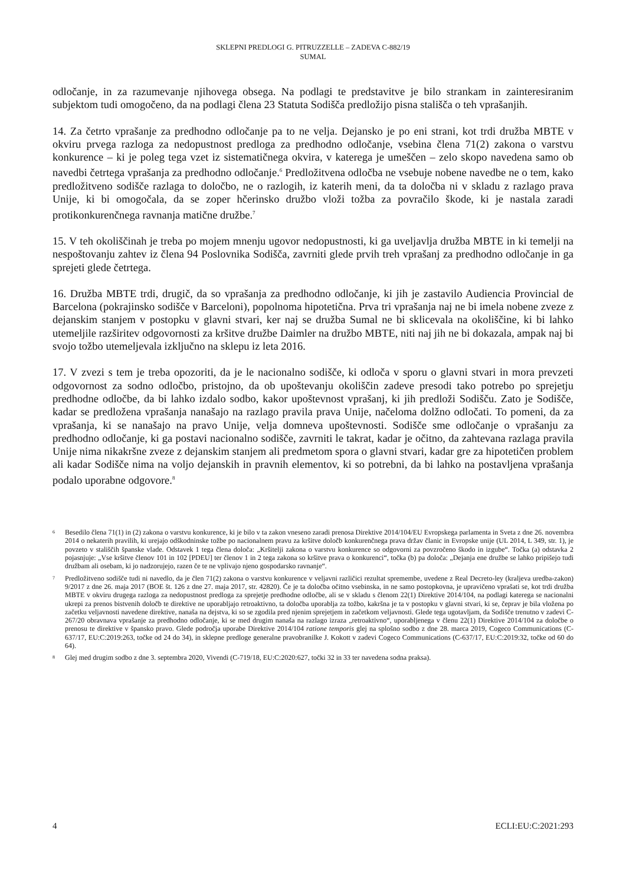SKLEPNI PREDLOGI G. PITRUZZELLE – ZADEVA C-882/19
SUMAL
odločanje, in za razumevanje njihovega obsega. Na podlagi te predstavitve je bilo strankam in zainteresiranim subjektom tudi omogočeno, da na podlagi člena 23 Statuta Sodišča predložijo pisna stališča o teh vprašanjih.
14. Za četrto vprašanje za predhodno odločanje pa to ne velja. Dejansko je po eni strani, kot trdi družba MBTE v okviru prvega razloga za nedopustnost predloga za predhodno odločanje, vsebina člena 71(2) zakona o varstvu konkurence – ki je poleg tega vzet iz sistematičnega okvira, v katerega je umeščen – zelo skopo navedena samo ob navedbi četrtega vprašanja za predhodno odločanje.<sup>6</sup> Predložitvena odločba ne vsebuje nobene navedbe ne o tem, kako predložitveno sodišče razlaga to določbo, ne o razlogih, iz katerih meni, da ta določba ni v skladu z razlago prava Unije, ki bi omogočala, da se zoper hčerinsko družbo vloži tožba za povračilo škode, ki je nastala zaradi protikonkurenčnega ravnanja matične družbe.<sup>7</sup>
15. V teh okoliščinah je treba po mojem mnenju ugovor nedopustnosti, ki ga uveljavlja družba MBTE in ki temelji na nespoštovanju zahtev iz člena 94 Poslovnika Sodišča, zavrniti glede prvih treh vprašanj za predhodno odločanje in ga sprejeti glede četrtega.
16. Družba MBTE trdi, drugič, da so vprašanja za predhodno odločanje, ki jih je zastavilo Audiencia Provincial de Barcelona (pokrajinsko sodišče v Barceloni), popolnoma hipotetična. Prva tri vprašanja naj ne bi imela nobene zveze z dejanskim stanjem v postopku v glavni stvari, ker naj se družba Sumal ne bi sklicevala na okoliščine, ki bi lahko utemeljile razširitev odgovornosti za kršitve družbe Daimler na družbo MBTE, niti naj jih ne bi dokazala, ampak naj bi svojo tožbo utemeljevala izključno na sklepu iz leta 2016.
17. V zvezi s tem je treba opozoriti, da je le nacionalno sodišče, ki odloča v sporu o glavni stvari in mora prevzeti odgovornost za sodno odločbo, pristojno, da ob upoštevanju okoliščin zadeve presodi tako potrebo po sprejetju predhodne odločbe, da bi lahko izdalo sodbo, kakor upoštevnost vprašanj, ki jih predloži Sodišču. Zato je Sodišče, kadar se predložena vprašanja nanašajo na razlago pravila prava Unije, načeloma dolžno odločati. To pomeni, da za vprašanja, ki se nanašajo na pravo Unije, velja domneva upoštevnosti. Sodišče sme odločanje o vprašanju za predhodno odločanje, ki ga postavi nacionalno sodišče, zavrniti le takrat, kadar je očitno, da zahtevana razlaga pravila Unije nima nikakršne zveze z dejanskim stanjem ali predmetom spora o glavni stvari, kadar gre za hipotetičen problem ali kadar Sodišče nima na voljo dejanskih in pravnih elementov, ki so potrebni, da bi lahko na postavljena vprašanja podalo uporabne odgovore.<sup>8</sup>
6 Besedilo člena 71(1) in (2) zakona o varstvu konkurence, ki je bilo v ta zakon vneseno zaradi prenosa Direktive 2014/104/EU Evropskega parlamenta in Sveta z dne 26. novembra 2014 o nekaterih pravilih, ki urejajo odškodninske tožbe po nacionalnem pravu za kršitve določb konkurenčnega prava držav članic in Evropske unije (UL 2014, L 349, str. 1), je povzeto v stališčih španske vlade. Odstavek 1 tega člena določa: „Kršitelji zakona o varstvu konkurence so odgovorni za povzročeno škodo in izgube“. Točka (a) odstavka 2 pojasnjuje: „Vse kršitve členov 101 in 102 [PDEU] ter členov 1 in 2 tega zakona so kršitve prava o konkurenci“, točka (b) pa določa: „Dejanja ene družbe se lahko pripišejo tudi družbam ali osebam, ki jo nadzorujejo, razen če te ne vplivajo njeno gospodarsko ravnanje“.
7 Predložitveno sodišče tudi ni navedlo, da je člen 71(2) zakona o varstvu konkurence v veljavni različici rezultat spremembe, uvedene z Real Decreto-ley (kraljeva uredba-zakon) 9/2017 z dne 26. maja 2017 (BOE št. 126 z dne 27. maja 2017, str. 42820). Če je ta določba očitno vsebinska, in ne samo postopkovna, je upravičeno vprašati se, kot trdi družba MBTE v okviru drugega razloga za nedopustnost predloga za sprejetje predhodne odločbe, ali se v skladu s členom 22(1) Direktive 2014/104, na podlagi katerega se nacionalni ukrepi za prenos bistvenih določb te direktive ne uporabljajo retroaktivno, ta določba uporablja za tožbo, kakršna je ta v postopku v glavni stvari, ki se, čeprav je bila vložena po začetku veljavnosti navedene direktive, nanaša na dejstva, ki so se zgodila pred njenim sprejetjem in začetkom veljavnosti. Glede tega ugotavljam, da Sodišče trenutno v zadevi C-267/20 obravnava vprašanje za predhodno odločanje, ki se med drugim nanaša na razlago izraza „retroaktivno“, uporabljenega v členu 22(1) Direktive 2014/104 za določbe o prenosu te direktive v špansko pravo. Glede področja uporabe Direktive 2014/104 ratione temporis glej na splošno sodbo z dne 28. marca 2019, Cogeco Communications (C-637/17, EU:C:2019:263, točke od 24 do 34), in sklepne predloge generalne pravobranilke J. Kokott v zadevi Cogeco Communications (C-637/17, EU:C:2019:32, točke od 60 do 64).
8 Glej med drugim sodbo z dne 3. septembra 2020, Vivendi (C-719/18, EU:C:2020:627, točki 32 in 33 ter navedena sodna praksa).
4 ECLI:EU:C:2021:293